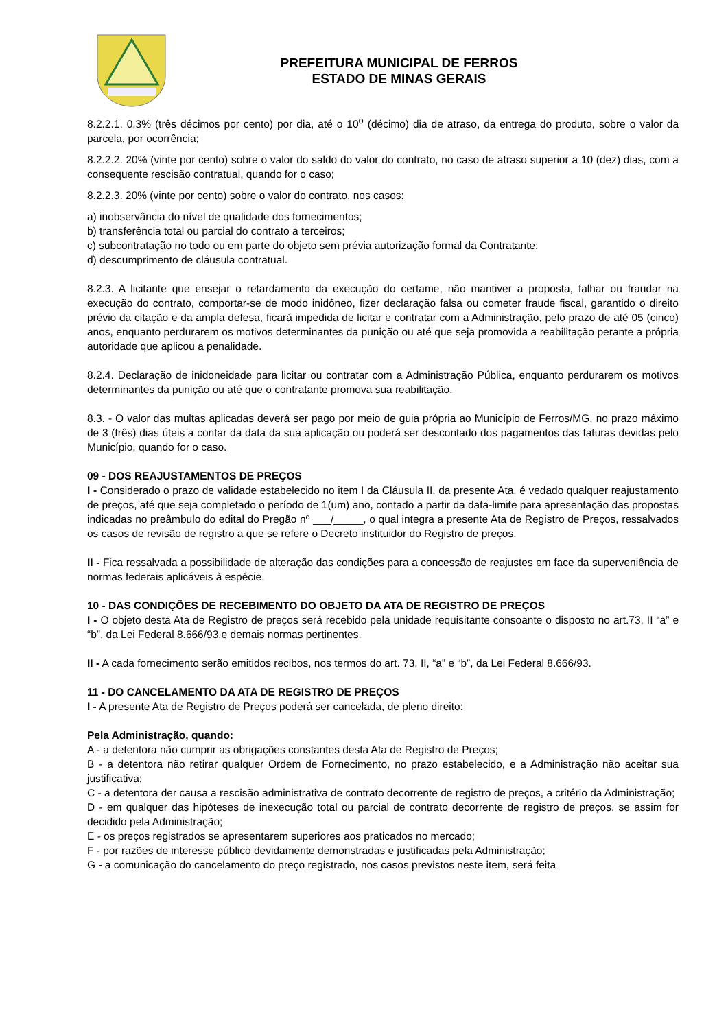PREFEITURA MUNICIPAL DE FERROS
ESTADO DE MINAS GERAIS
8.2.2.1. 0,3% (três décimos por cento) por dia, até o 10<sup>o</sup> (décimo) dia de atraso, da entrega do produto, sobre o valor da parcela, por ocorrência;
8.2.2.2. 20% (vinte por cento) sobre o valor do saldo do valor do contrato, no caso de atraso superior a 10 (dez) dias, com a consequente rescisão contratual, quando for o caso;
8.2.2.3. 20% (vinte por cento) sobre o valor do contrato, nos casos:
a) inobservância do nível de qualidade dos fornecimentos;
b) transferência total ou parcial do contrato a terceiros;
c) subcontratação no todo ou em parte do objeto sem prévia autorização formal da Contratante;
d) descumprimento de cláusula contratual.
8.2.3. A licitante que ensejar o retardamento da execução do certame, não mantiver a proposta, falhar ou fraudar na execução do contrato, comportar-se de modo inidôneo, fizer declaração falsa ou cometer fraude fiscal, garantido o direito prévio da citação e da ampla defesa, ficará impedida de licitar e contratar com a Administração, pelo prazo de até 05 (cinco) anos, enquanto perdurarem os motivos determinantes da punição ou até que seja promovida a reabilitação perante a própria autoridade que aplicou a penalidade.
8.2.4. Declaração de inidoneidade para licitar ou contratar com a Administração Pública, enquanto perdurarem os motivos determinantes da punição ou até que o contratante promova sua reabilitação.
8.3. - O valor das multas aplicadas deverá ser pago por meio de guia própria ao Município de Ferros/MG, no prazo máximo de 3 (três) dias úteis a contar da data da sua aplicação ou poderá ser descontado dos pagamentos das faturas devidas pelo Município, quando for o caso.
09 - DOS REAJUSTAMENTOS DE PREÇOS
I - Considerado o prazo de validade estabelecido no item I da Cláusula II, da presente Ata, é vedado qualquer reajustamento de preços, até que seja completado o período de 1(um) ano, contado a partir da data-limite para apresentação das propostas indicadas no preâmbulo do edital do Pregão nº ___/_____, o qual integra a presente Ata de Registro de Preços, ressalvados os casos de revisão de registro a que se refere o Decreto instituidor do Registro de preços.
II - Fica ressalvada a possibilidade de alteração das condições para a concessão de reajustes em face da superveniência de normas federais aplicáveis à espécie.
10 - DAS CONDIÇÕES DE RECEBIMENTO DO OBJETO DA ATA DE REGISTRO DE PREÇOS
I - O objeto desta Ata de Registro de preços será recebido pela unidade requisitante consoante o disposto no art.73, II “a” e “b”, da Lei Federal 8.666/93.e demais normas pertinentes.
II - A cada fornecimento serão emitidos recibos, nos termos do art. 73, II, “a” e “b”, da Lei Federal 8.666/93.
11 - DO CANCELAMENTO DA ATA DE REGISTRO DE PREÇOS
I - A presente Ata de Registro de Preços poderá ser cancelada, de pleno direito:
Pela Administração, quando:
A - a detentora não cumprir as obrigações constantes desta Ata de Registro de Preços;
B - a detentora não retirar qualquer Ordem de Fornecimento, no prazo estabelecido, e a Administração não aceitar sua justificativa;
C - a detentora der causa a rescisão administrativa de contrato decorrente de registro de preços, a critério da Administração;
D - em qualquer das hipóteses de inexecução total ou parcial de contrato decorrente de registro de preços, se assim for decidido pela Administração;
E - os preços registrados se apresentarem superiores aos praticados no mercado;
F - por razões de interesse público devidamente demonstradas e justificadas pela Administração;
G - a comunicação do cancelamento do preço registrado, nos casos previstos neste item, será feita